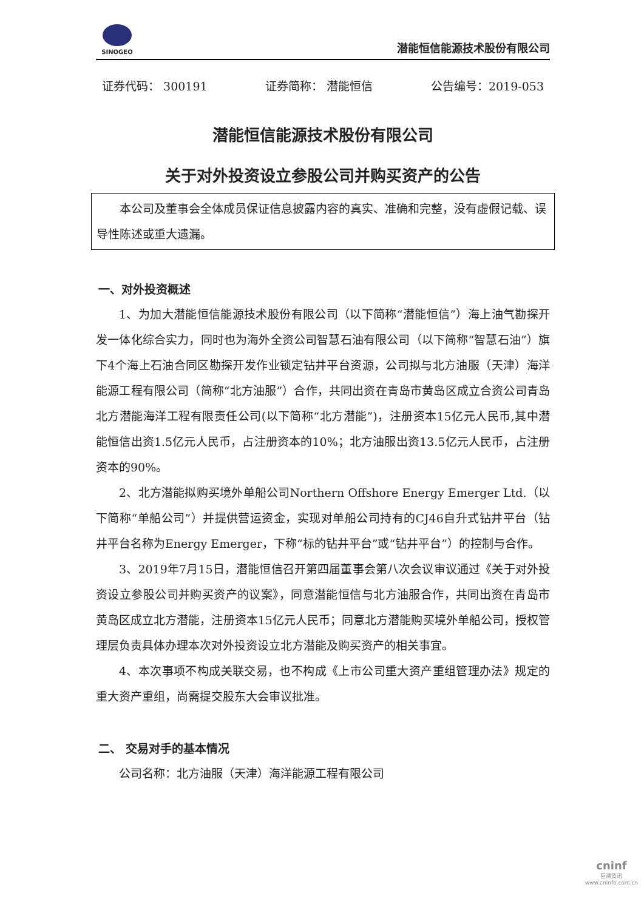SINOGEO
潜能恒信能源技术股份有限公司
证券代码： 300191 证券简称： 潜能恒信 公告编号：2019-053
潜能恒信能源技术股份有限公司
关于对外投资设立参股公司并购买资产的公告
本公司及董事会全体成员保证信息披露内容的真实、准确和完整，没有虚假记载、误导性陈述或重大遗漏。
一、对外投资概述
1、为加大潜能恒信能源技术股份有限公司（以下简称“潜能恒信”）海上油气勘探开发一体化综合实力，同时也为海外全资公司智慧石油有限公司（以下简称“智慧石油”）旗下4个海上石油合同区勘探开发作业锁定钻井平台资源，公司拟与北方油服（天津）海洋能源工程有限公司（简称“北方油服”）合作，共同出资在青岛市黄岛区成立合资公司青岛北方潜能海洋工程有限责任公司(以下简称“北方潜能”)，注册资本15亿元人民币,其中潜能恒信出资1.5亿元人民币，占注册资本的10%；北方油服出资13.5亿元人民币，占注册资本的90%。
2、北方潜能拟购买境外单船公司Northern Offshore Energy Emerger Ltd.（以下简称“单船公司”）并提供营运资金，实现对单船公司持有的CJ46自升式钻井平台（钻井平台名称为Energy Emerger，下称“标的钻井平台”或“钻井平台”）的控制与合作。
3、2019年7月15日，潜能恒信召开第四届董事会第八次会议审议通过《关于对外投资设立参股公司并购买资产的议案》，同意潜能恒信与北方油服合作，共同出资在青岛市黄岛区成立北方潜能，注册资本15亿元人民币；同意北方潜能购买境外单船公司，授权管理层负责具体办理本次对外投资设立北方潜能及购买资产的相关事宜。
4、本次事项不构成关联交易，也不构成《上市公司重大资产重组管理办法》规定的重大资产重组，尚需提交股东大会审议批准。
二、 交易对手的基本情况
公司名称：北方油服（天津）海洋能源工程有限公司
cninf
巨潮资讯
www.cninfo.com.cn